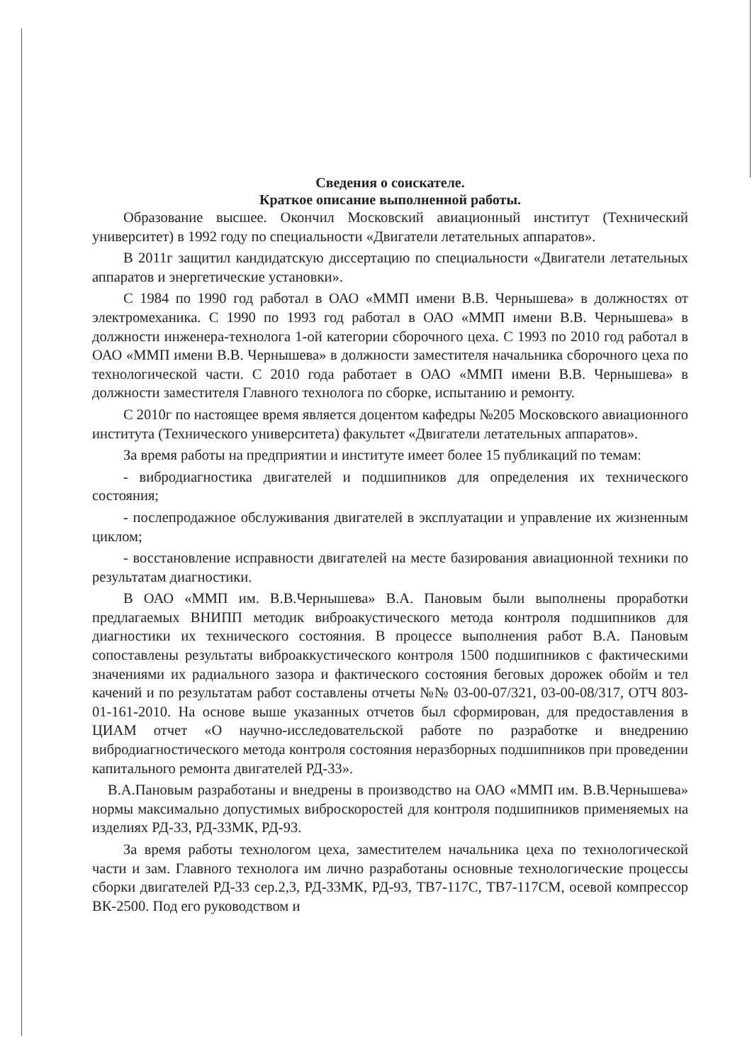Сведения о соискателе.
Краткое описание выполненной работы.
Образование высшее. Окончил Московский авиационный институт (Технический университет) в 1992 году по специальности «Двигатели летательных аппаратов».
В 2011г защитил кандидатскую диссертацию по специальности «Двигатели летательных аппаратов и энергетические установки».
С 1984 по 1990 год работал в ОАО «ММП имени В.В. Чернышева» в должностях от электромеханика. С 1990 по 1993 год работал в ОАО «ММП имени В.В. Чернышева» в должности инженера-технолога 1-ой категории сборочного цеха. С 1993 по 2010 год работал в ОАО «ММП имени В.В. Чернышева» в должности заместителя начальника сборочного цеха по технологической части. С 2010 года работает в ОАО «ММП имени В.В. Чернышева» в должности заместителя Главного технолога по сборке, испытанию и ремонту.
С 2010г по настоящее время является доцентом кафедры №205 Московского авиационного института (Технического университета) факультет «Двигатели летательных аппаратов».
За время работы на предприятии и институте имеет более 15 публикаций по темам:
- вибродиагностика двигателей и подшипников для определения их технического состояния;
- послепродажное обслуживания двигателей в эксплуатации и управление их жизненным циклом;
- восстановление исправности двигателей на месте базирования авиационной техники по результатам диагностики.
В ОАО «ММП им. В.В.Чернышева» В.А. Пановым были выполнены проработки предлагаемых ВНИПП методик виброакустического метода контроля подшипников для диагностики их технического состояния. В процессе выполнения работ В.А. Пановым сопоставлены результаты виброаккустического контроля 1500 подшипников с фактическими значениями их радиального зазора и фактического состояния беговых дорожек обойм и тел качений и по результатам работ составлены отчеты №№ 03-00-07/321, 03-00-08/317, ОТЧ 803-01-161-2010. На основе выше указанных отчетов был сформирован, для предоставления в ЦИАМ отчет «О научно-исследовательской работе по разработке и внедрению вибродиагностического метода контроля состояния неразборных подшипников при проведении капитального ремонта двигателей РД-33».
В.А.Пановым разработаны и внедрены в производство на ОАО «ММП им. В.В.Чернышева» нормы максимально допустимых виброскоростей для контроля подшипников применяемых на изделиях РД-33, РД-33МК, РД-93.
За время работы технологом цеха, заместителем начальника цеха по технологической части и зам. Главного технолога им лично разработаны основные технологические процессы сборки двигателей РД-33 сер.2,3, РД-33МК, РД-93, ТВ7-117С, ТВ7-117СМ, осевой компрессор ВК-2500. Под его руководством и